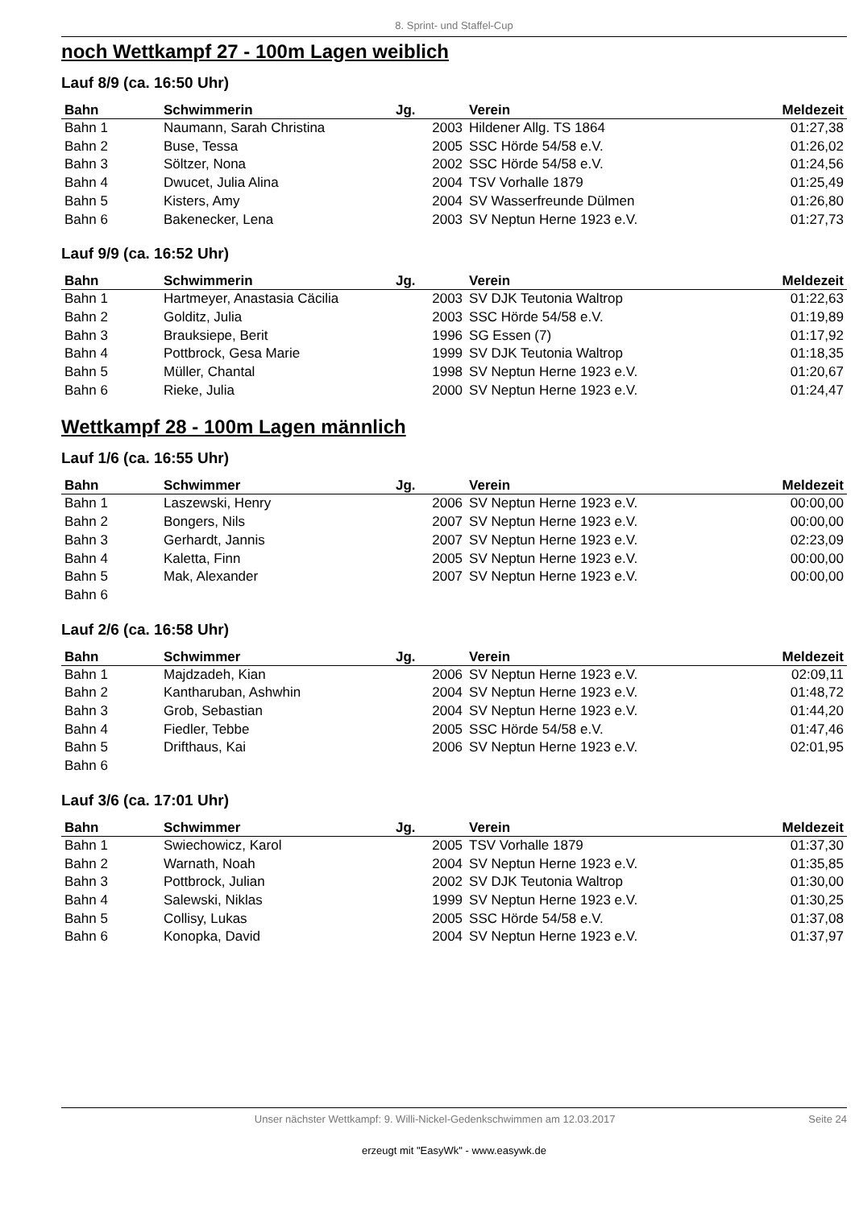8. Sprint- und Staffel-Cup
noch Wettkampf 27 - 100m Lagen weiblich
Lauf 8/9 (ca. 16:50 Uhr)
| Bahn | Schwimmerin | Jg. | | Verein | Meldezeit |
| --- | --- | --- | --- | --- | --- |
| Bahn 1 | Naumann, Sarah Christina | 2003 | | Hildener Allg. TS 1864 | 01:27,38 |
| Bahn 2 | Buse, Tessa | 2005 | | SSC Hörde 54/58 e.V. | 01:26,02 |
| Bahn 3 | Söltzer, Nona | 2002 | | SSC Hörde 54/58 e.V. | 01:24,56 |
| Bahn 4 | Dwucet, Julia Alina | 2004 | | TSV Vorhalle 1879 | 01:25,49 |
| Bahn 5 | Kisters, Amy | 2004 | | SV Wasserfreunde Dülmen | 01:26,80 |
| Bahn 6 | Bakenecker, Lena | 2003 | | SV Neptun Herne 1923 e.V. | 01:27,73 |
Lauf 9/9 (ca. 16:52 Uhr)
| Bahn | Schwimmerin | Jg. | | Verein | Meldezeit |
| --- | --- | --- | --- | --- | --- |
| Bahn 1 | Hartmeyer, Anastasia Cäcilia | 2003 | | SV DJK Teutonia Waltrop | 01:22,63 |
| Bahn 2 | Golditz, Julia | 2003 | | SSC Hörde 54/58 e.V. | 01:19,89 |
| Bahn 3 | Brauksiepe, Berit | 1996 | | SG Essen (7) | 01:17,92 |
| Bahn 4 | Pottbrock, Gesa Marie | 1999 | | SV DJK Teutonia Waltrop | 01:18,35 |
| Bahn 5 | Müller, Chantal | 1998 | | SV Neptun Herne 1923 e.V. | 01:20,67 |
| Bahn 6 | Rieke, Julia | 2000 | | SV Neptun Herne 1923 e.V. | 01:24,47 |
Wettkampf 28 - 100m Lagen männlich
Lauf 1/6 (ca. 16:55 Uhr)
| Bahn | Schwimmer | Jg. | | Verein | Meldezeit |
| --- | --- | --- | --- | --- | --- |
| Bahn 1 | Laszewski, Henry | 2006 | | SV Neptun Herne 1923 e.V. | 00:00,00 |
| Bahn 2 | Bongers, Nils | 2007 | | SV Neptun Herne 1923 e.V. | 00:00,00 |
| Bahn 3 | Gerhardt, Jannis | 2007 | | SV Neptun Herne 1923 e.V. | 02:23,09 |
| Bahn 4 | Kaletta, Finn | 2005 | | SV Neptun Herne 1923 e.V. | 00:00,00 |
| Bahn 5 | Mak, Alexander | 2007 | | SV Neptun Herne 1923 e.V. | 00:00,00 |
| Bahn 6 | | | | | |
Lauf 2/6 (ca. 16:58 Uhr)
| Bahn | Schwimmer | Jg. | | Verein | Meldezeit |
| --- | --- | --- | --- | --- | --- |
| Bahn 1 | Majdzadeh, Kian | 2006 | | SV Neptun Herne 1923 e.V. | 02:09,11 |
| Bahn 2 | Kantharuban, Ashwhin | 2004 | | SV Neptun Herne 1923 e.V. | 01:48,72 |
| Bahn 3 | Grob, Sebastian | 2004 | | SV Neptun Herne 1923 e.V. | 01:44,20 |
| Bahn 4 | Fiedler, Tebbe | 2005 | | SSC Hörde 54/58 e.V. | 01:47,46 |
| Bahn 5 | Drifthaus, Kai | 2006 | | SV Neptun Herne 1923 e.V. | 02:01,95 |
| Bahn 6 | | | | | |
Lauf 3/6 (ca. 17:01 Uhr)
| Bahn | Schwimmer | Jg. | | Verein | Meldezeit |
| --- | --- | --- | --- | --- | --- |
| Bahn 1 | Swiechowicz, Karol | 2005 | | TSV Vorhalle 1879 | 01:37,30 |
| Bahn 2 | Warnath, Noah | 2004 | | SV Neptun Herne 1923 e.V. | 01:35,85 |
| Bahn 3 | Pottbrock, Julian | 2002 | | SV DJK Teutonia Waltrop | 01:30,00 |
| Bahn 4 | Salewski, Niklas | 1999 | | SV Neptun Herne 1923 e.V. | 01:30,25 |
| Bahn 5 | Collisy, Lukas | 2005 | | SSC Hörde 54/58 e.V. | 01:37,08 |
| Bahn 6 | Konopka, David | 2004 | | SV Neptun Herne 1923 e.V. | 01:37,97 |
Unser nächster Wettkampf: 9. Willi-Nickel-Gedenkschwimmen am 12.03.2017 Seite 24
erzeugt mit "EasyWk" - www.easywk.de